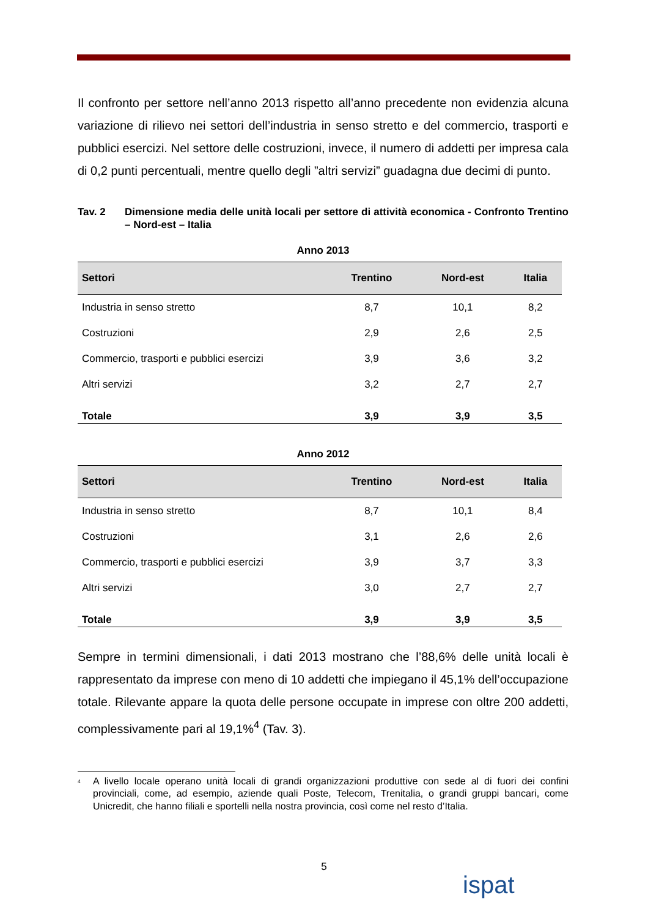Il confronto per settore nell’anno 2013 rispetto all’anno precedente non evidenzia alcuna variazione di rilievo nei settori dell’industria in senso stretto e del commercio, trasporti e pubblici esercizi. Nel settore delle costruzioni, invece, il numero di addetti per impresa cala di 0,2 punti percentuali, mentre quello degli ”altri servizi” guadagna due decimi di punto.
Tav. 2 Dimensione media delle unità locali per settore di attività economica - Confronto Trentino – Nord-est – Italia
Anno 2013
| Settori | Trentino | Nord-est | Italia |
| --- | --- | --- | --- |
| Industria in senso stretto | 8,7 | 10,1 | 8,2 |
| Costruzioni | 2,9 | 2,6 | 2,5 |
| Commercio, trasporti e pubblici esercizi | 3,9 | 3,6 | 3,2 |
| Altri servizi | 3,2 | 2,7 | 2,7 |
| Totale | 3,9 | 3,9 | 3,5 |
Anno 2012
| Settori | Trentino | Nord-est | Italia |
| --- | --- | --- | --- |
| Industria in senso stretto | 8,7 | 10,1 | 8,4 |
| Costruzioni | 3,1 | 2,6 | 2,6 |
| Commercio, trasporti e pubblici esercizi | 3,9 | 3,7 | 3,3 |
| Altri servizi | 3,0 | 2,7 | 2,7 |
| Totale | 3,9 | 3,9 | 3,5 |
Sempre in termini dimensionali, i dati 2013 mostrano che l’88,6% delle unità locali è rappresentato da imprese con meno di 10 addetti che impiegano il 45,1% dell’occupazione totale. Rilevante appare la quota delle persone occupate in imprese con oltre 200 addetti, complessivamente pari al 19,1%<sup>4</sup> (Tav. 3).
<sup>4</sup>
A livello locale operano unità locali di grandi organizzazioni produttive con sede al di fuori dei confini provinciali, come, ad esempio, aziende quali Poste, Telecom, Trenitalia, o grandi gruppi bancari, come Unicredit, che hanno filiali e sportelli nella nostra provincia, così come nel resto d’Italia.
5
ispat